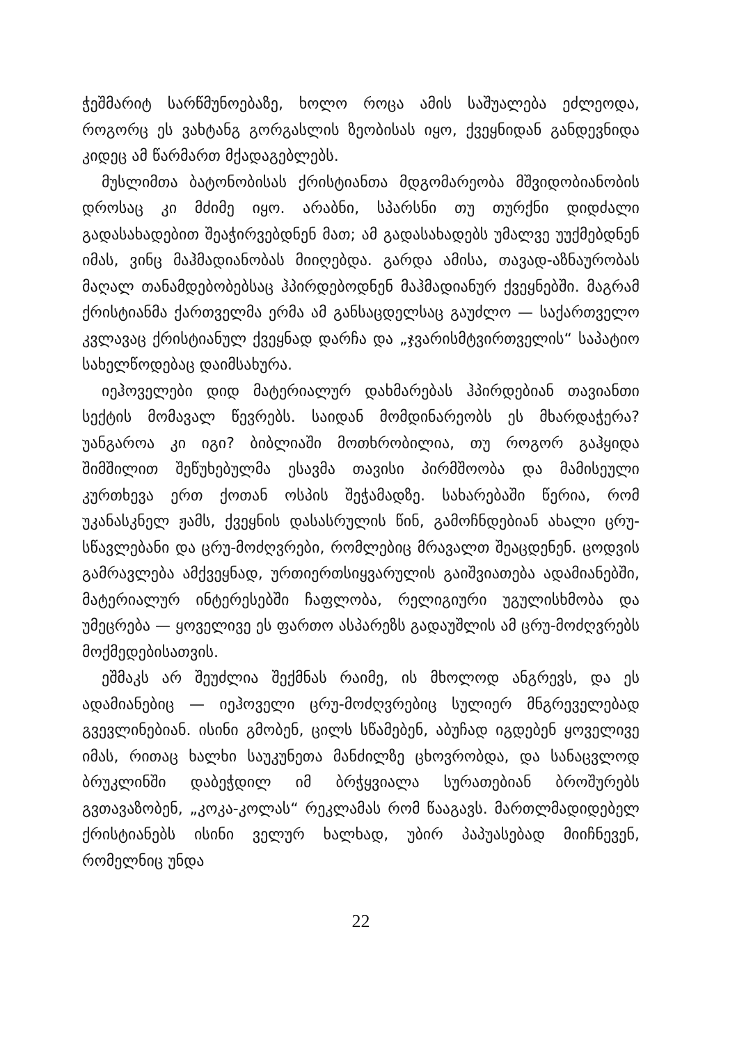ჭეშმარიტ სარწმუნოებაზე, ხოლო როცა ამის საშუალება ეძლეოდა, როგორც ეს ვახტანგ გორგასლის ზეობისას იყო, ქვეყნიდან განდევნიდა კიდეც ამ წარმართ მქადაგებლებს.
მუსლიმთა ბატონობისას ქრისტიანთა მდგომარეობა მშვიდობიანობის დროსაც კი მძიმე იყო. არაბნი, სპარსნი თუ თურქნი დიდძალი გადასახადებით შეაჭირვებდნენ მათ; ამ გადასახადებს უმალვე უუქმებდნენ იმას, ვინც მაჰმადიანობას მიიღებდა. გარდა ამისა, თავად-აზნაურობას მაღალ თანამდებობებსაც ჰპირდებოდნენ მაჰმადიანურ ქვეყნებში. მაგრამ ქრისტიანმა ქართველმა ერმა ამ განსაცდელსაც გაუძლო — საქართველო კვლავაც ქრისტიანულ ქვეყნად დარჩა და „ჯვარისმტვირთველის“ საპატიო სახელწოდებაც დაიმსახურა.
იეჰოველები დიდ მატერიალურ დახმარებას ჰპირდებიან თავიანთი სექტის მომავალ წევრებს. საიდან მომდინარეობს ეს მხარდაჭერა? უანგაროა კი იგი? ბიბლიაში მოთხრობილია, თუ როგორ გაჰყიდა შიმშილით შეწუხებულმა ესავმა თავისი პირმშოობა და მამისეული კურთხევა ერთ ქოთან ოსპის შეჭამადზე. სახარებაში წერია, რომ უკანასკნელ ჟამს, ქვეყნის დასასრულის წინ, გამოჩნდებიან ახალი ცრუ-სწავლებანი და ცრუ-მოძღვრები, რომლებიც მრავალთ შეაცდენენ. ცოდვის გამრავლება ამქვეყნად, ურთიერთსიყვარულის გაიშვიათება ადამიანებში, მატერიალურ ინტერესებში ჩაფლობა, რელიგიური უგულისხმობა და უმეცრება — ყოველივე ეს ფართო ასპარეზს გადაუშლის ამ ცრუ-მოძღვრებს მოქმედებისათვის.
ეშმაკს არ შეუძლია შექმნას რაიმე, ის მხოლოდ ანგრევს, და ეს ადამიანებიც — იეჰოველი ცრუ-მოძღვრებიც სულიერ მნგრეველებად გვევლინებიან. ისინი გმობენ, ცილს სწამებენ, აბუჩად იგდებენ ყოველივე იმას, რითაც ხალხი საუკუნეთა მანძილზე ცხოვრობდა, და სანაცვლოდ ბრუკლინში დაბეჭდილ იმ ბრჭყვიალა სურათებიან ბროშურებს გვთავაზობენ, „კოკა-კოლას“ რეკლამას რომ წააგავს. მართლმადიდებელ ქრისტიანებს ისინი ველურ ხალხად, უბირ პაპუასებად მიიჩნევენ, რომელნიც უნდა
22